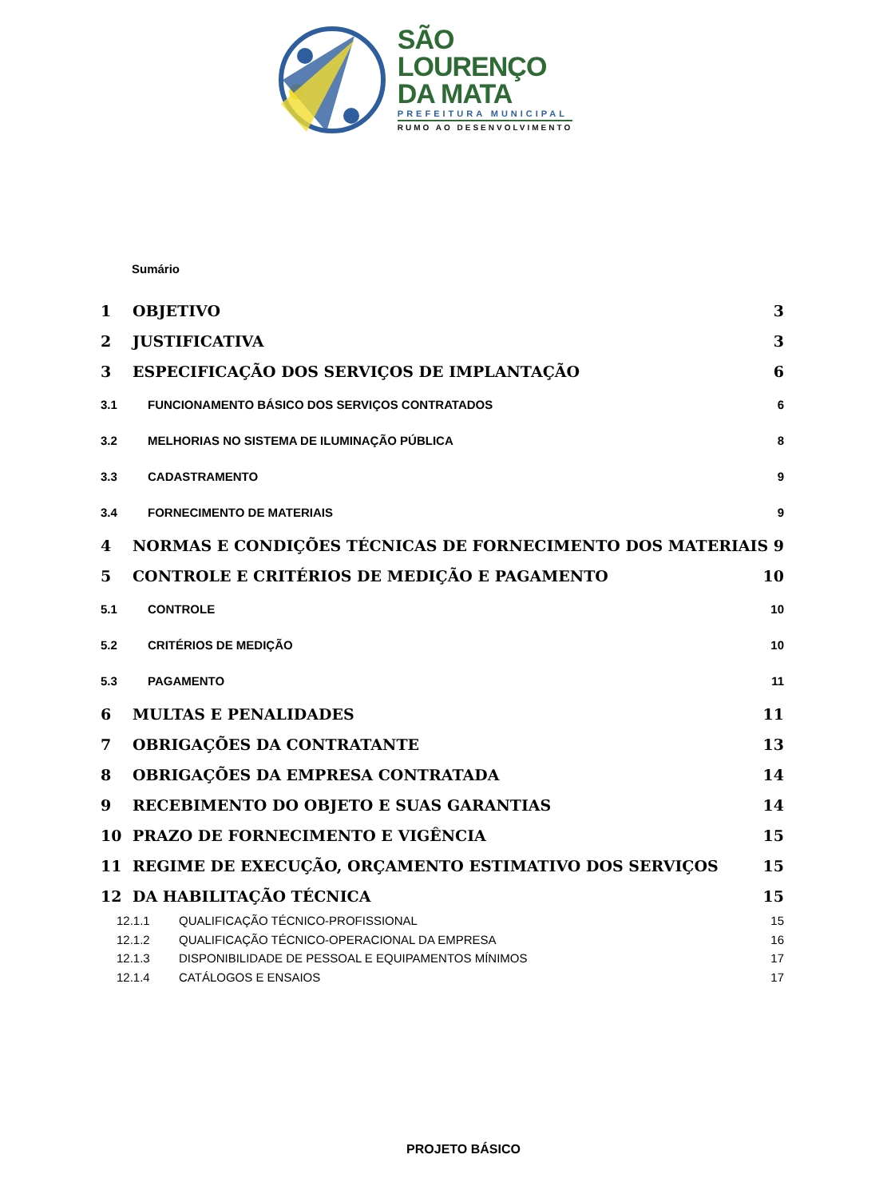SÃO
LOURENÇO
DA MATA
PREFEITURA MUNICIPAL
RUMO AO DESENVOLVIMENTO
Sumário
1 OBJETIVO 3
2 JUSTIFICATIVA 3
3 ESPECIFICAÇÃO DOS SERVIÇOS DE IMPLANTAÇÃO 6
3.1 FUNCIONAMENTO BÁSICO DOS SERVIÇOS CONTRATADOS 6
3.2 MELHORIAS NO SISTEMA DE ILUMINAÇÃO PÚBLICA 8
3.3 CADASTRAMENTO 9
3.4 FORNECIMENTO DE MATERIAIS 9
4 NORMAS E CONDIÇÕES TÉCNICAS DE FORNECIMENTO DOS MATERIAIS 9
5 CONTROLE E CRITÉRIOS DE MEDIÇÃO E PAGAMENTO 10
5.1 CONTROLE 10
5.2 CRITÉRIOS DE MEDIÇÃO 10
5.3 PAGAMENTO 11
6 MULTAS E PENALIDADES 11
7 OBRIGAÇÕES DA CONTRATANTE 13
8 OBRIGAÇÕES DA EMPRESA CONTRATADA 14
9 RECEBIMENTO DO OBJETO E SUAS GARANTIAS 14
10 PRAZO DE FORNECIMENTO E VIGÊNCIA 15
11 REGIME DE EXECUÇÃO, ORÇAMENTO ESTIMATIVO DOS SERVIÇOS 15
12 DA HABILITAÇÃO TÉCNICA 15
12.1.1 QUALIFICAÇÃO TÉCNICO-PROFISSIONAL 15
12.1.2 QUALIFICAÇÃO TÉCNICO-OPERACIONAL DA EMPRESA 16
12.1.3 DISPONIBILIDADE DE PESSOAL E EQUIPAMENTOS MÍNIMOS 17
12.1.4 CATÁLOGOS E ENSAIOS 17
PROJETO BÁSICO